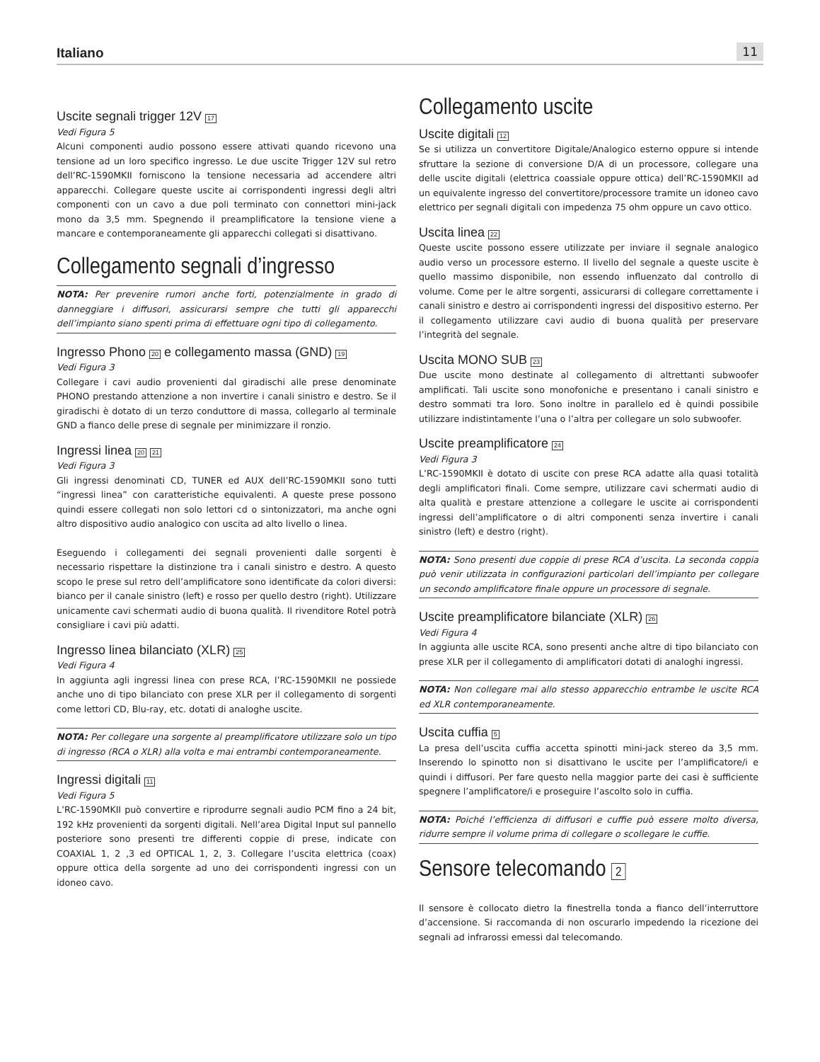Italiano 11
Uscite segnali trigger 12V 17
Vedi Figura 5
Alcuni componenti audio possono essere attivati quando ricevono una tensione ad un loro specifico ingresso. Le due uscite Trigger 12V sul retro dell’RC-1590MKII forniscono la tensione necessaria ad accendere altri apparecchi. Collegare queste uscite ai corrispondenti ingressi degli altri componenti con un cavo a due poli terminato con connettori mini-jack mono da 3,5 mm. Spegnendo il preamplificatore la tensione viene a mancare e contemporaneamente gli apparecchi collegati si disattivano.
Collegamento segnali d’ingresso
NOTA: Per prevenire rumori anche forti, potenzialmente in grado di danneggiare i diffusori, assicurarsi sempre che tutti gli apparecchi dell’impianto siano spenti prima di effettuare ogni tipo di collegamento.
Ingresso Phono 20 e collegamento massa (GND) 19
Vedi Figura 3
Collegare i cavi audio provenienti dal giradischi alle prese denominate PHONO prestando attenzione a non invertire i canali sinistro e destro. Se il giradischi è dotato di un terzo conduttore di massa, collegarlo al terminale GND a fianco delle prese di segnale per minimizzare il ronzio.
Ingressi linea 20 21
Vedi Figura 3
Gli ingressi denominati CD, TUNER ed AUX dell’RC-1590MKII sono tutti “ingressi linea” con caratteristiche equivalenti. A queste prese possono quindi essere collegati non solo lettori cd o sintonizzatori, ma anche ogni altro dispositivo audio analogico con uscita ad alto livello o linea.
Eseguendo i collegamenti dei segnali provenienti dalle sorgenti è necessario rispettare la distinzione tra i canali sinistro e destro. A questo scopo le prese sul retro dell’amplificatore sono identificate da colori diversi: bianco per il canale sinistro (left) e rosso per quello destro (right). Utilizzare unicamente cavi schermati audio di buona qualità. Il rivenditore Rotel potrà consigliare i cavi più adatti.
Ingresso linea bilanciato (XLR) 25
Vedi Figura 4
In aggiunta agli ingressi linea con prese RCA, l’RC-1590MKII ne possiede anche uno di tipo bilanciato con prese XLR per il collegamento di sorgenti come lettori CD, Blu-ray, etc. dotati di analoghe uscite.
NOTA: Per collegare una sorgente al preamplificatore utilizzare solo un tipo di ingresso (RCA o XLR) alla volta e mai entrambi contemporaneamente.
Ingressi digitali 11
Vedi Figura 5
L’RC-1590MKII può convertire e riprodurre segnali audio PCM fino a 24 bit, 192 kHz provenienti da sorgenti digitali. Nell’area Digital Input sul pannello posteriore sono presenti tre differenti coppie di prese, indicate con COAXIAL 1, 2 ,3 ed OPTICAL 1, 2, 3. Collegare l’uscita elettrica (coax) oppure ottica della sorgente ad uno dei corrispondenti ingressi con un idoneo cavo.
Collegamento uscite
Uscite digitali 12
Se si utilizza un convertitore Digitale/Analogico esterno oppure si intende sfruttare la sezione di conversione D/A di un processore, collegare una delle uscite digitali (elettrica coassiale oppure ottica) dell’RC-1590MKII ad un equivalente ingresso del convertitore/processore tramite un idoneo cavo elettrico per segnali digitali con impedenza 75 ohm oppure un cavo ottico.
Uscita linea 22
Queste uscite possono essere utilizzate per inviare il segnale analogico audio verso un processore esterno. Il livello del segnale a queste uscite è quello massimo disponibile, non essendo influenzato dal controllo di volume. Come per le altre sorgenti, assicurarsi di collegare correttamente i canali sinistro e destro ai corrispondenti ingressi del dispositivo esterno. Per il collegamento utilizzare cavi audio di buona qualità per preservare l’integrità del segnale.
Uscita MONO SUB 23
Due uscite mono destinate al collegamento di altrettanti subwoofer amplificati. Tali uscite sono monofoniche e presentano i canali sinistro e destro sommati tra loro. Sono inoltre in parallelo ed è quindi possibile utilizzare indistintamente l’una o l’altra per collegare un solo subwoofer.
Uscite preamplificatore 24
Vedi Figura 3
L’RC-1590MKII è dotato di uscite con prese RCA adatte alla quasi totalità degli amplificatori finali. Come sempre, utilizzare cavi schermati audio di alta qualità e prestare attenzione a collegare le uscite ai corrispondenti ingressi dell’amplificatore o di altri componenti senza invertire i canali sinistro (left) e destro (right).
NOTA: Sono presenti due coppie di prese RCA d’uscita. La seconda coppia può venir utilizzata in configurazioni particolari dell’impianto per collegare un secondo amplificatore finale oppure un processore di segnale.
Uscite preamplificatore bilanciate (XLR) 26
Vedi Figura 4
In aggiunta alle uscite RCA, sono presenti anche altre di tipo bilanciato con prese XLR per il collegamento di amplificatori dotati di analoghi ingressi.
NOTA: Non collegare mai allo stesso apparecchio entrambe le uscite RCA ed XLR contemporaneamente.
Uscita cuffia 5
La presa dell’uscita cuffia accetta spinotti mini-jack stereo da 3,5 mm. Inserendo lo spinotto non si disattivano le uscite per l’amplificatore/i e quindi i diffusori. Per fare questo nella maggior parte dei casi è sufficiente spegnere l’amplificatore/i e proseguire l’ascolto solo in cuffia.
NOTA: Poiché l’efficienza di diffusori e cuffie può essere molto diversa, ridurre sempre il volume prima di collegare o scollegare le cuffie.
Sensore telecomando 2
Il sensore è collocato dietro la finestrella tonda a fianco dell’interruttore d’accensione. Si raccomanda di non oscurarlo impedendo la ricezione dei segnali ad infrarossi emessi dal telecomando.